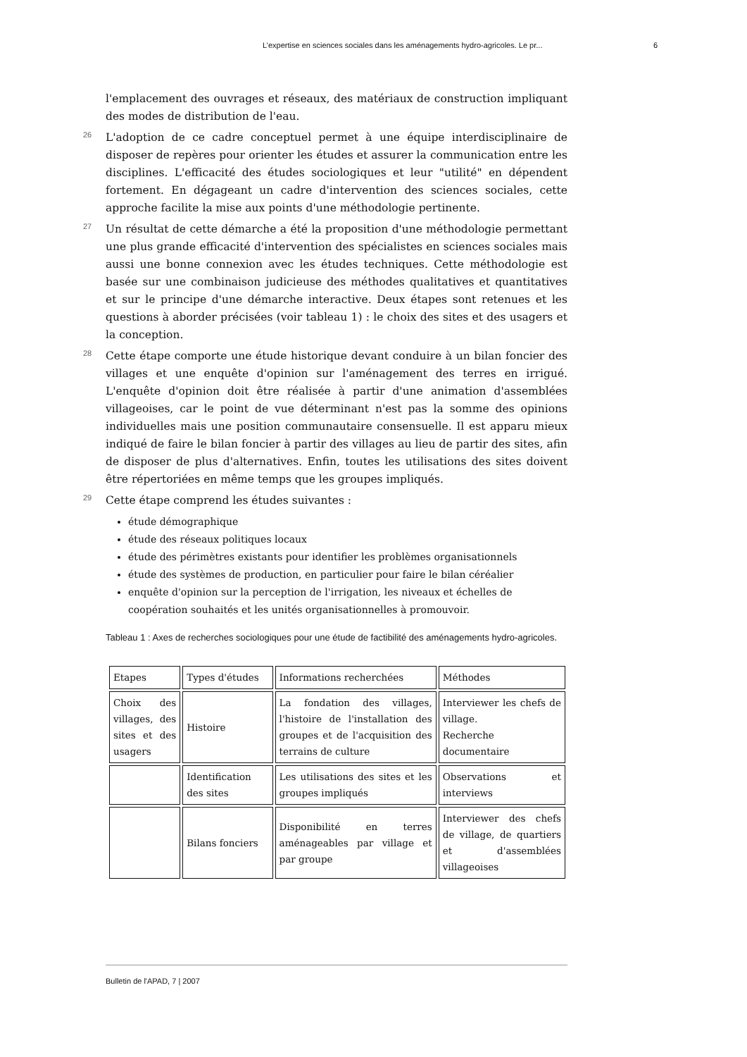L’expertise en sciences sociales dans les aménagements hydro-agricoles. Le pr... 6
l'emplacement des ouvrages et réseaux, des matériaux de construction impliquant des modes de distribution de l'eau.
26 L'adoption de ce cadre conceptuel permet à une équipe interdisciplinaire de disposer de repères pour orienter les études et assurer la communication entre les disciplines. L'efficacité des études sociologiques et leur "utilité" en dépendent fortement. En dégageant un cadre d'intervention des sciences sociales, cette approche facilite la mise aux points d'une méthodologie pertinente.
27 Un résultat de cette démarche a été la proposition d'une méthodologie permettant une plus grande efficacité d'intervention des spécialistes en sciences sociales mais aussi une bonne connexion avec les études techniques. Cette méthodologie est basée sur une combinaison judicieuse des méthodes qualitatives et quantitatives et sur le principe d'une démarche interactive. Deux étapes sont retenues et les questions à aborder précisées (voir tableau 1) : le choix des sites et des usagers et la conception.
28 Cette étape comporte une étude historique devant conduire à un bilan foncier des villages et une enquête d'opinion sur l'aménagement des terres en irrigué. L'enquête d'opinion doit être réalisée à partir d'une animation d'assemblées villageoises, car le point de vue déterminant n'est pas la somme des opinions individuelles mais une position communautaire consensuelle. Il est apparu mieux indiqué de faire le bilan foncier à partir des villages au lieu de partir des sites, afin de disposer de plus d'alternatives. Enfin, toutes les utilisations des sites doivent être répertoriées en même temps que les groupes impliqués.
29 Cette étape comprend les études suivantes :
étude démographique
étude des réseaux politiques locaux
étude des périmètres existants pour identifier les problèmes organisationnels
étude des systèmes de production, en particulier pour faire le bilan céréalier
enquête d'opinion sur la perception de l'irrigation, les niveaux et échelles de coopération souhaités et les unités organisationnelles à promouvoir.
Tableau 1 : Axes de recherches sociologiques pour une étude de factibilité des aménagements hydro-agricoles.
| Etapes | Types d'études | Informations recherchées | Méthodes |
| Choix des villages, des sites et des usagers | Histoire | La fondation des villages, l'histoire de l'installation des groupes et de l'acquisition des terrains de culture | Interviewer les chefs de village. Recherche documentaire |
| | Identification des sites | Les utilisations des sites et les groupes impliqués | Observations et interviews |
| | Bilans fonciers | Disponibilité en terres aménageables par village et par groupe | Interviewer des chefs de village, de quartiers et d'assemblées villageoises |
Bulletin de l'APAD, 7 | 2007